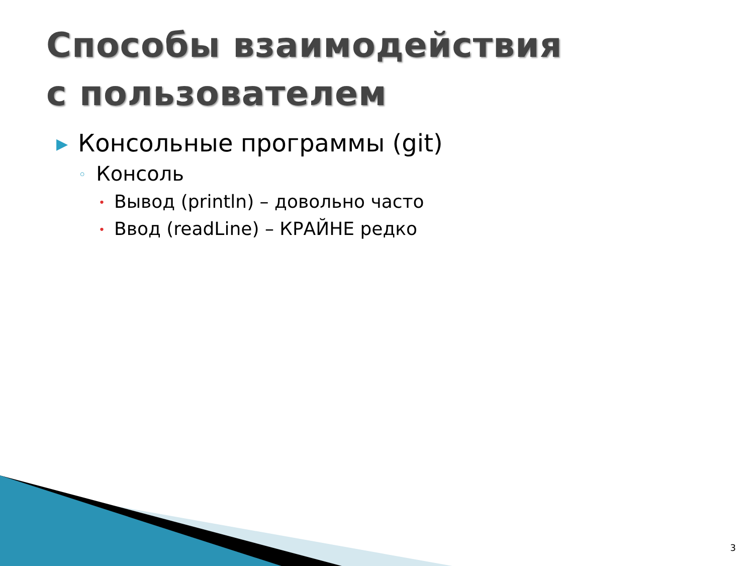Способы взаимодействия
с пользователем
▶ Консольные программы (git)
◦ Консоль
• Вывод (println) – довольно часто
• Ввод (readLine) – КРАЙНЕ редко
3